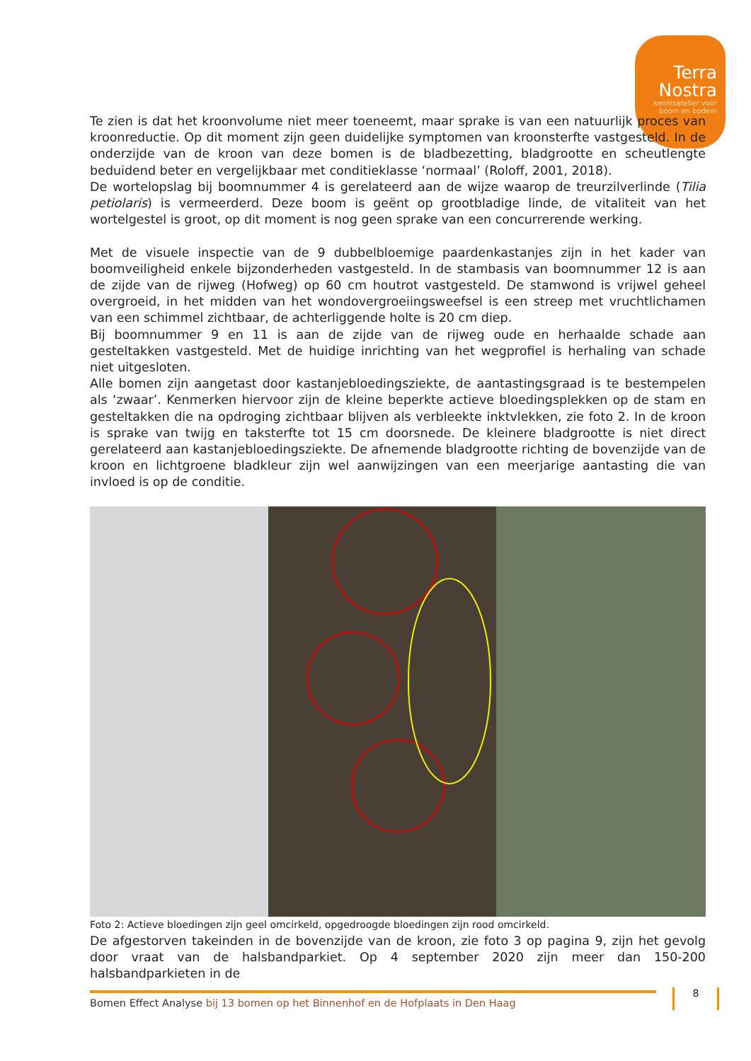Terra
Nostra
kennisatelier voor
boom en bodem
Te zien is dat het kroonvolume niet meer toeneemt, maar sprake is van een natuurlijk proces van kroonreductie. Op dit moment zijn geen duidelijke symptomen van kroonsterfte vastgesteld. In de onderzijde van de kroon van deze bomen is de bladbezetting, bladgrootte en scheutlengte beduidend beter en vergelijkbaar met conditieklasse ‘normaal’ (Roloff, 2001, 2018).
De wortelopslag bij boomnummer 4 is gerelateerd aan de wijze waarop de treurzilverlinde (Tilia petiolaris) is vermeerderd. Deze boom is geënt op grootbladige linde, de vitaliteit van het wortelgestel is groot, op dit moment is nog geen sprake van een concurrerende werking.
Met de visuele inspectie van de 9 dubbelbloemige paardenkastanjes zijn in het kader van boomveiligheid enkele bijzonderheden vastgesteld. In de stambasis van boomnummer 12 is aan de zijde van de rijweg (Hofweg) op 60 cm houtrot vastgesteld. De stamwond is vrijwel geheel overgroeid, in het midden van het wondovergroeiingsweefsel is een streep met vruchtlichamen van een schimmel zichtbaar, de achterliggende holte is 20 cm diep.
Bij boomnummer 9 en 11 is aan de zijde van de rijweg oude en herhaalde schade aan gesteltakken vastgesteld. Met de huidige inrichting van het wegprofiel is herhaling van schade niet uitgesloten.
Alle bomen zijn aangetast door kastanjebloedingsziekte, de aantastingsgraad is te bestempelen als ‘zwaar’. Kenmerken hiervoor zijn de kleine beperkte actieve bloedingsplekken op de stam en gesteltakken die na opdroging zichtbaar blijven als verbleekte inktvlekken, zie foto 2. In de kroon is sprake van twijg en taksterfte tot 15 cm doorsnede. De kleinere bladgrootte is niet direct gerelateerd aan kastanjebloedingsziekte. De afnemende bladgrootte richting de bovenzijde van de kroon en lichtgroene bladkleur zijn wel aanwijzingen van een meerjarige aantasting die van invloed is op de conditie.
Foto 2: Actieve bloedingen zijn geel omcirkeld, opgedroogde bloedingen zijn rood omcirkeld.
De afgestorven takeinden in de bovenzijde van de kroon, zie foto 3 op pagina 9, zijn het gevolg door vraat van de halsbandparkiet. Op 4 september 2020 zijn meer dan 150-200 halsbandparkieten in de
Bomen Effect Analyse bij 13 bomen op het Binnenhof en de Hofplaats in Den Haag 8